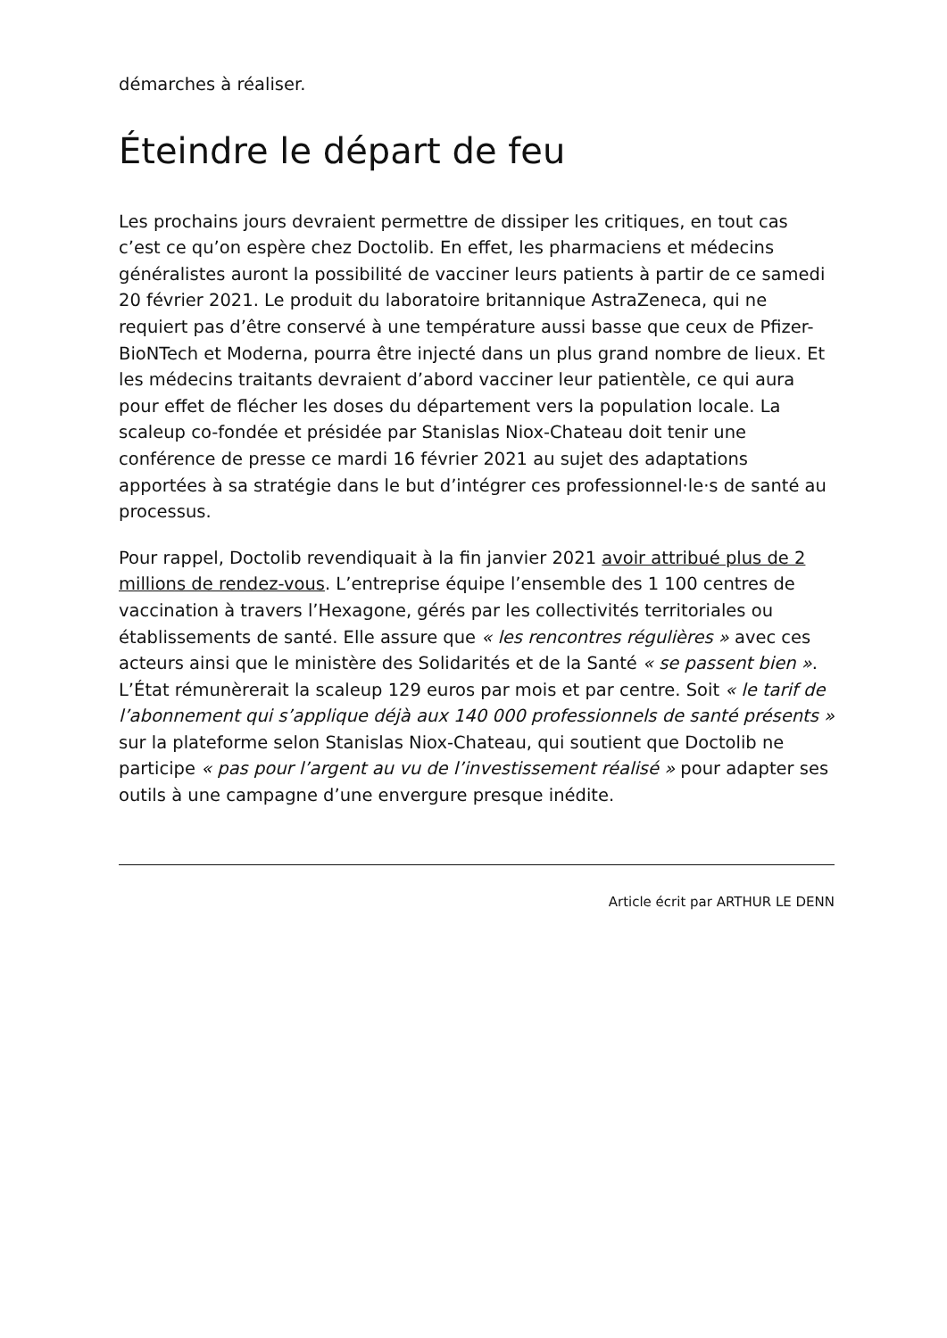démarches à réaliser.
Éteindre le départ de feu
Les prochains jours devraient permettre de dissiper les critiques, en tout cas c’est ce qu’on espère chez Doctolib. En effet, les pharmaciens et médecins généralistes auront la possibilité de vacciner leurs patients à partir de ce samedi 20 février 2021. Le produit du laboratoire britannique AstraZeneca, qui ne requiert pas d’être conservé à une température aussi basse que ceux de Pfizer-BioNTech et Moderna, pourra être injecté dans un plus grand nombre de lieux. Et les médecins traitants devraient d’abord vacciner leur patientèle, ce qui aura pour effet de flécher les doses du département vers la population locale. La scaleup co-fondée et présidée par Stanislas Niox-Chateau doit tenir une conférence de presse ce mardi 16 février 2021 au sujet des adaptations apportées à sa stratégie dans le but d’intégrer ces professionnel·le·s de santé au processus.
Pour rappel, Doctolib revendiquait à la fin janvier 2021 avoir attribué plus de 2 millions de rendez-vous. L’entreprise équipe l’ensemble des 1 100 centres de vaccination à travers l’Hexagone, gérés par les collectivités territoriales ou établissements de santé. Elle assure que « les rencontres régulières » avec ces acteurs ainsi que le ministère des Solidarités et de la Santé « se passent bien ». L’État rémunèrerait la scaleup 129 euros par mois et par centre. Soit « le tarif de l’abonnement qui s’applique déjà aux 140 000 professionnels de santé présents » sur la plateforme selon Stanislas Niox-Chateau, qui soutient que Doctolib ne participe « pas pour l’argent au vu de l’investissement réalisé » pour adapter ses outils à une campagne d’une envergure presque inédite.
Article écrit par ARTHUR LE DENN